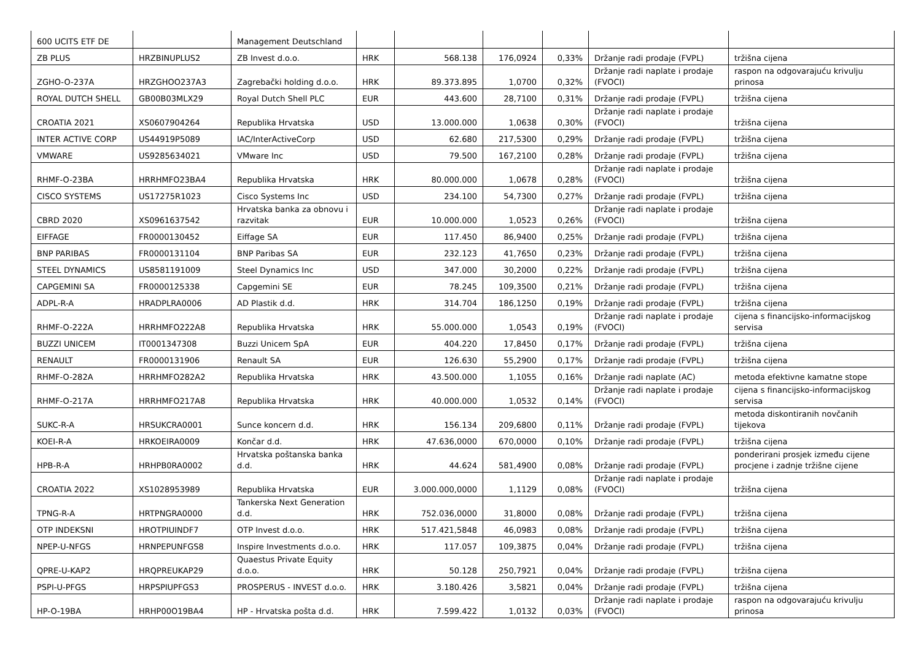| 600 UCITS ETF DE | | Management Deutschland | | | | | | |
| ZB PLUS | HRZBINUPLUS2 | ZB Invest d.o.o. | HRK | 568.138 | 176,0924 | 0,33% | Držanje radi prodaje (FVPL) | tržišna cijena |
| ZGHO-O-237A | HRZGHOO237A3 | Zagrebački holding d.o.o. | HRK | 89.373.895 | 1,0700 | 0,32% | Držanje radi naplate i prodaje (FVOCI) | raspon na odgovarajuću krivulju prinosa |
| ROYAL DUTCH SHELL | GB00B03MLX29 | Royal Dutch Shell PLC | EUR | 443.600 | 28,7100 | 0,31% | Držanje radi prodaje (FVPL) | tržišna cijena |
| CROATIA 2021 | XS0607904264 | Republika Hrvatska | USD | 13.000.000 | 1,0638 | 0,30% | Držanje radi naplate i prodaje (FVOCI) | tržišna cijena |
| INTER ACTIVE CORP | US44919P5089 | IAC/InterActiveCorp | USD | 62.680 | 217,5300 | 0,29% | Držanje radi prodaje (FVPL) | tržišna cijena |
| VMWARE | US9285634021 | VMware Inc | USD | 79.500 | 167,2100 | 0,28% | Držanje radi prodaje (FVPL) | tržišna cijena |
| RHMF-O-23BA | HRRHMFO23BA4 | Republika Hrvatska | HRK | 80.000.000 | 1,0678 | 0,28% | Držanje radi naplate i prodaje (FVOCI) | tržišna cijena |
| CISCO SYSTEMS | US17275R1023 | Cisco Systems Inc | USD | 234.100 | 54,7300 | 0,27% | Držanje radi prodaje (FVPL) | tržišna cijena |
| CBRD 2020 | XS0961637542 | Hrvatska banka za obnovu i razvitak | EUR | 10.000.000 | 1,0523 | 0,26% | Držanje radi naplate i prodaje (FVOCI) | tržišna cijena |
| EIFFAGE | FR0000130452 | Eiffage SA | EUR | 117.450 | 86,9400 | 0,25% | Držanje radi prodaje (FVPL) | tržišna cijena |
| BNP PARIBAS | FR0000131104 | BNP Paribas SA | EUR | 232.123 | 41,7650 | 0,23% | Držanje radi prodaje (FVPL) | tržišna cijena |
| STEEL DYNAMICS | US8581191009 | Steel Dynamics Inc | USD | 347.000 | 30,2000 | 0,22% | Držanje radi prodaje (FVPL) | tržišna cijena |
| CAPGEMINI SA | FR0000125338 | Capgemini SE | EUR | 78.245 | 109,3500 | 0,21% | Držanje radi prodaje (FVPL) | tržišna cijena |
| ADPL-R-A | HRADPLRA0006 | AD Plastik d.d. | HRK | 314.704 | 186,1250 | 0,19% | Držanje radi prodaje (FVPL) | tržišna cijena |
| RHMF-O-222A | HRRHMFO222A8 | Republika Hrvatska | HRK | 55.000.000 | 1,0543 | 0,19% | Držanje radi naplate i prodaje (FVOCI) | cijena s financijsko-informacijskog servisa |
| BUZZI UNICEM | IT0001347308 | Buzzi Unicem SpA | EUR | 404.220 | 17,8450 | 0,17% | Držanje radi prodaje (FVPL) | tržišna cijena |
| RENAULT | FR0000131906 | Renault SA | EUR | 126.630 | 55,2900 | 0,17% | Držanje radi prodaje (FVPL) | tržišna cijena |
| RHMF-O-282A | HRRHMFO282A2 | Republika Hrvatska | HRK | 43.500.000 | 1,1055 | 0,16% | Držanje radi naplate (AC) | metoda efektivne kamatne stope |
| RHMF-O-217A | HRRHMFO217A8 | Republika Hrvatska | HRK | 40.000.000 | 1,0532 | 0,14% | Držanje radi naplate i prodaje (FVOCI) | cijena s financijsko-informacijskog servisa |
| SUKC-R-A | HRSUKCRA0001 | Sunce koncern d.d. | HRK | 156.134 | 209,6800 | 0,11% | Držanje radi prodaje (FVPL) | metoda diskontiranih novčanih tijekova |
| KOEI-R-A | HRKOEIRA0009 | Končar d.d. | HRK | 47.636,0000 | 670,0000 | 0,10% | Držanje radi prodaje (FVPL) | tržišna cijena |
| HPB-R-A | HRHPB0RA0002 | Hrvatska poštanska banka d.d. | HRK | 44.624 | 581,4900 | 0,08% | Držanje radi prodaje (FVPL) | ponderirani prosjek između cijene procjene i zadnje tržišne cijene |
| CROATIA 2022 | XS1028953989 | Republika Hrvatska | EUR | 3.000.000,0000 | 1,1129 | 0,08% | Držanje radi naplate i prodaje (FVOCI) | tržišna cijena |
| TPNG-R-A | HRTPNGRA0000 | Tankerska Next Generation d.d. | HRK | 752.036,0000 | 31,8000 | 0,08% | Držanje radi prodaje (FVPL) | tržišna cijena |
| OTP INDEKSNI | HROTPIUINDF7 | OTP Invest d.o.o. | HRK | 517.421,5848 | 46,0983 | 0,08% | Držanje radi prodaje (FVPL) | tržišna cijena |
| NPEP-U-NFGS | HRNPEPUNFGS8 | Inspire Investments d.o.o. | HRK | 117.057 | 109,3875 | 0,04% | Držanje radi prodaje (FVPL) | tržišna cijena |
| QPRE-U-KAP2 | HRQPREUKAP29 | Quaestus Private Equity d.o.o. | HRK | 50.128 | 250,7921 | 0,04% | Držanje radi prodaje (FVPL) | tržišna cijena |
| PSPI-U-PFGS | HRPSPIUPFGS3 | PROSPERUS - INVEST d.o.o. | HRK | 3.180.426 | 3,5821 | 0,04% | Držanje radi prodaje (FVPL) | tržišna cijena |
| HP-O-19BA | HRHP00O19BA4 | HP - Hrvatska pošta d.d. | HRK | 7.599.422 | 1,0132 | 0,03% | Držanje radi naplate i prodaje (FVOCI) | raspon na odgovarajuću krivulju prinosa |